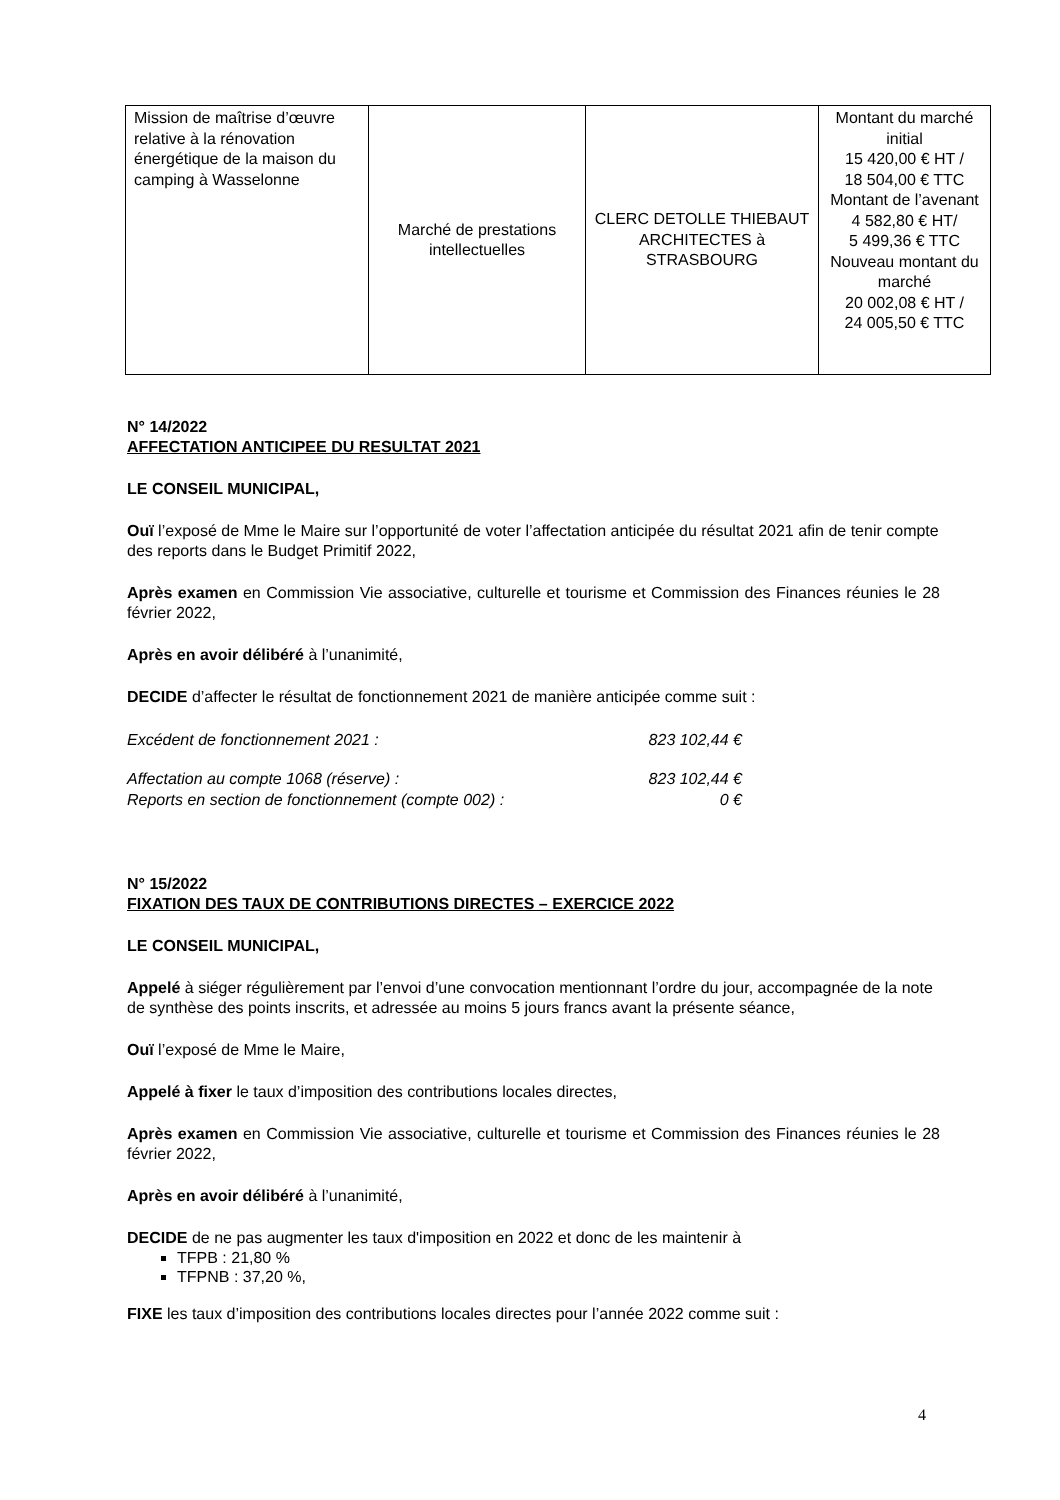| Mission de maîtrise d’œuvre relative à la rénovation énergétique de la maison du camping à Wasselonne | Marché de prestations intellectuelles | CLERC DETOLLE THIEBAUT ARCHITECTES à STRASBOURG | Montant du marché initial 15 420,00 € HT / 18 504,00 € TTC Montant de l’avenant 4 582,80 € HT/ 5 499,36 € TTC Nouveau montant du marché 20 002,08 € HT / 24 005,50 € TTC |
N° 14/2022
AFFECTATION ANTICIPEE DU RESULTAT 2021
LE CONSEIL MUNICIPAL,
Ouï l’exposé de Mme le Maire sur l’opportunité de voter l’affectation anticipée du résultat 2021 afin de tenir compte des reports dans le Budget Primitif 2022,
Après examen en Commission Vie associative, culturelle et tourisme et Commission des Finances réunies le 28 février 2022,
Après en avoir délibéré à l’unanimité,
DECIDE d’affecter le résultat de fonctionnement 2021 de manière anticipée comme suit :
Excédent de fonctionnement 2021 : 823 102,44 €
Affectation au compte 1068 (réserve) : 823 102,44 €
Reports en section de fonctionnement (compte 002) : 0 €
N° 15/2022
FIXATION DES TAUX DE CONTRIBUTIONS DIRECTES – EXERCICE 2022
LE CONSEIL MUNICIPAL,
Appelé à siéger régulièrement par l’envoi d’une convocation mentionnant l’ordre du jour, accompagnée de la note de synthèse des points inscrits, et adressée au moins 5 jours francs avant la présente séance,
Ouï l’exposé de Mme le Maire,
Appelé à fixer le taux d’imposition des contributions locales directes,
Après examen en Commission Vie associative, culturelle et tourisme et Commission des Finances réunies le 28 février 2022,
Après en avoir délibéré à l’unanimité,
DECIDE de ne pas augmenter les taux d'imposition en 2022 et donc de les maintenir à
TFPB : 21,80 %
TFPNB : 37,20 %,
FIXE les taux d’imposition des contributions locales directes pour l’année 2022 comme suit :
4